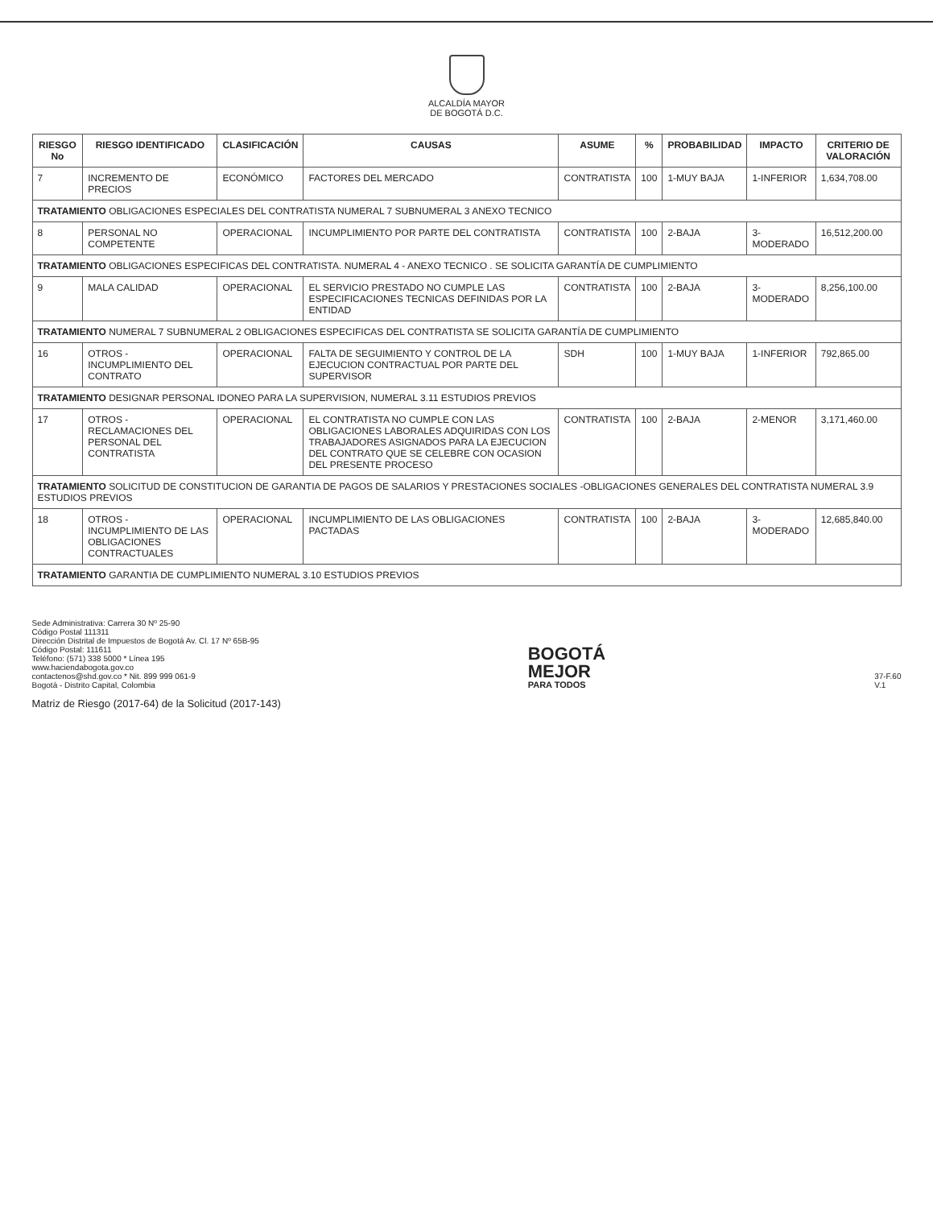ALCALDÍA MAYOR
DE BOGOTÁ D.C.
| RIESGO No | RIESGO IDENTIFICADO | CLASIFICACIÓN | CAUSAS | ASUME | % | PROBABILIDAD | IMPACTO | CRITERIO DE VALORACIÓN |
| --- | --- | --- | --- | --- | --- | --- | --- | --- |
| 7 | INCREMENTO DE PRECIOS | ECONÓMICO | FACTORES DEL MERCADO | CONTRATISTA | 100 | 1-MUY BAJA | 1-INFERIOR | 1,634,708.00 |
| TRATAMIENTO OBLIGACIONES ESPECIALES DEL CONTRATISTA NUMERAL 7 SUBNUMERAL 3 ANEXO TECNICO | | | | | | | | |
| 8 | PERSONAL NO COMPETENTE | OPERACIONAL | INCUMPLIMIENTO POR PARTE DEL CONTRATISTA | CONTRATISTA | 100 | 2-BAJA | 3-MODERADO | 16,512,200.00 |
| TRATAMIENTO OBLIGACIONES ESPECIFICAS DEL CONTRATISTA. NUMERAL 4 - ANEXO TECNICO . SE SOLICITA GARANTÍA DE CUMPLIMIENTO | | | | | | | | |
| 9 | MALA CALIDAD | OPERACIONAL | EL SERVICIO PRESTADO NO CUMPLE LAS ESPECIFICACIONES TECNICAS DEFINIDAS POR LA ENTIDAD | CONTRATISTA | 100 | 2-BAJA | 3-MODERADO | 8,256,100.00 |
| TRATAMIENTO NUMERAL 7 SUBNUMERAL 2 OBLIGACIONES ESPECIFICAS DEL CONTRATISTA SE SOLICITA GARANTÍA DE CUMPLIMIENTO | | | | | | | | |
| 16 | OTROS - INCUMPLIMIENTO DEL CONTRATO | OPERACIONAL | FALTA DE SEGUIMIENTO Y CONTROL DE LA EJECUCION CONTRACTUAL POR PARTE DEL SUPERVISOR | SDH | 100 | 1-MUY BAJA | 1-INFERIOR | 792,865.00 |
| TRATAMIENTO DESIGNAR PERSONAL IDONEO PARA LA SUPERVISION, NUMERAL 3.11 ESTUDIOS PREVIOS | | | | | | | | |
| 17 | OTROS - RECLAMACIONES DEL PERSONAL DEL CONTRATISTA | OPERACIONAL | EL CONTRATISTA NO CUMPLE CON LAS OBLIGACIONES LABORALES ADQUIRIDAS CON LOS TRABAJADORES ASIGNADOS PARA LA EJECUCION DEL CONTRATO QUE SE CELEBRE CON OCASION DEL PRESENTE PROCESO | CONTRATISTA | 100 | 2-BAJA | 2-MENOR | 3,171,460.00 |
| TRATAMIENTO SOLICITUD DE CONSTITUCION DE GARANTIA DE PAGOS DE SALARIOS Y PRESTACIONES SOCIALES -OBLIGACIONES GENERALES DEL CONTRATISTA NUMERAL 3.9 ESTUDIOS PREVIOS | | | | | | | | |
| 18 | OTROS - INCUMPLIMIENTO DE LAS OBLIGACIONES CONTRACTUALES | OPERACIONAL | INCUMPLIMIENTO DE LAS OBLIGACIONES PACTADAS | CONTRATISTA | 100 | 2-BAJA | 3-MODERADO | 12,685,840.00 |
| TRATAMIENTO GARANTIA DE CUMPLIMIENTO NUMERAL 3.10 ESTUDIOS PREVIOS | | | | | | | | |
Sede Administrativa: Carrera 30 Nº 25-90
Código Postal 111311
Dirección Distrital de Impuestos de Bogotá Av. Cl. 17 Nº 65B-95
Código Postal: 111611
Teléfono: (571) 338 5000 * Línea 195
www.haciendabogota.gov.co
contactenos@shd.gov.co * Nit. 899 999 061-9
Bogotá - Distrito Capital, Colombia
BOGOTÁ
MEJOR
PARA TODOS
37-F.60
V.1
Matriz de Riesgo (2017-64) de la Solicitud (2017-143)